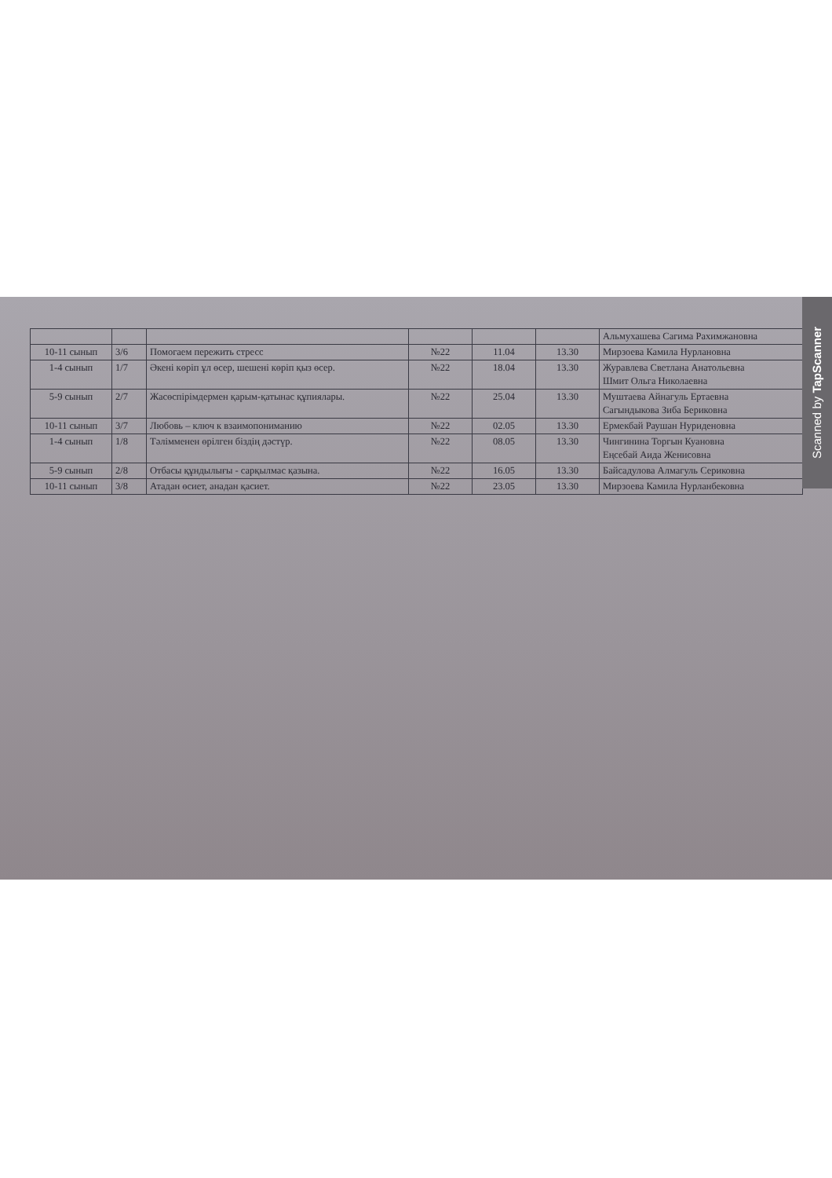| | | | | | | Альмухашева Сагима Рахимжановна |
| 10-11 сынып | 3/6 | Помогаем пережить стресс | №22 | 11.04 | 13.30 | Мирзоева Камила Нурлановна |
| 1-4 сынып | 1/7 | Әкені көріп ұл өсер, шешені көріп қыз өсер. | №22 | 18.04 | 13.30 | Журавлева Светлана Анатольевна Шмит Ольга Николаевна |
| 5-9 сынып | 2/7 | Жасөспірімдермен қарым-қатынас құпиялары. | №22 | 25.04 | 13.30 | Муштаева Айнагуль Ертаевна Сагындыкова Зиба Бериковна |
| 10-11 сынып | 3/7 | Любовь – ключ к взаимопониманию | №22 | 02.05 | 13.30 | Ермекбай Раушан Нуриденовна |
| 1-4 сынып | 1/8 | Тәлімменен өрілген біздің дәстүр. | №22 | 08.05 | 13.30 | Чингинина Торгын Куановна Еңсебай Аида Женисовна |
| 5-9 сынып | 2/8 | Отбасы құндылығы - сарқылмас қазына. | №22 | 16.05 | 13.30 | Байсадулова Алмагуль Сериковна |
| 10-11 сынып | 3/8 | Атадан өсиет, анадан қасиет. | №22 | 23.05 | 13.30 | Мирзоева Камила Нурланбековна |
Scanned by TapScanner